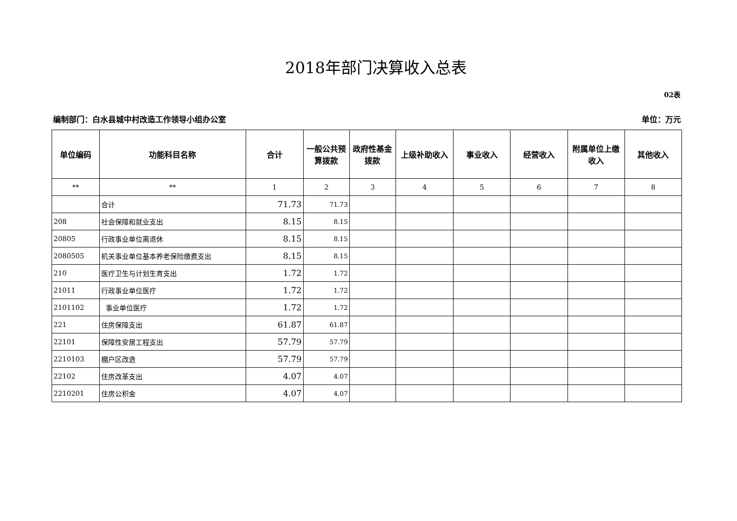2018年部门决算收入总表
02表
编制部门：白水县城中村改造工作领导小组办公室 单位：万元
| 单位编码 | 功能科目名称 | 合计 | 一般公共预算拨款 | 政府性基金拨款 | 上级补助收入 | 事业收入 | 经营收入 | 附属单位上缴收入 | 其他收入 |
| --- | --- | --- | --- | --- | --- | --- | --- | --- | --- |
| ** | ** | 1 | 2 | 3 | 4 | 5 | 6 | 7 | 8 |
| | 合计 | 71.73 | 71.73 | | | | | | |
| 208 | 社会保障和就业支出 | 8.15 | 8.15 | | | | | | |
| 20805 | 行政事业单位离退休 | 8.15 | 8.15 | | | | | | |
| 2080505 | 机关事业单位基本养老保险缴费支出 | 8.15 | 8.15 | | | | | | |
| 210 | 医疗卫生与计划生育支出 | 1.72 | 1.72 | | | | | | |
| 21011 | 行政事业单位医疗 | 1.72 | 1.72 | | | | | | |
| 2101102 | 事业单位医疗 | 1.72 | 1.72 | | | | | | |
| 221 | 住房保障支出 | 61.87 | 61.87 | | | | | | |
| 22101 | 保障性安居工程支出 | 57.79 | 57.79 | | | | | | |
| 2210103 | 棚户区改造 | 57.79 | 57.79 | | | | | | |
| 22102 | 住房改革支出 | 4.07 | 4.07 | | | | | | |
| 2210201 | 住房公积金 | 4.07 | 4.07 | | | | | | |